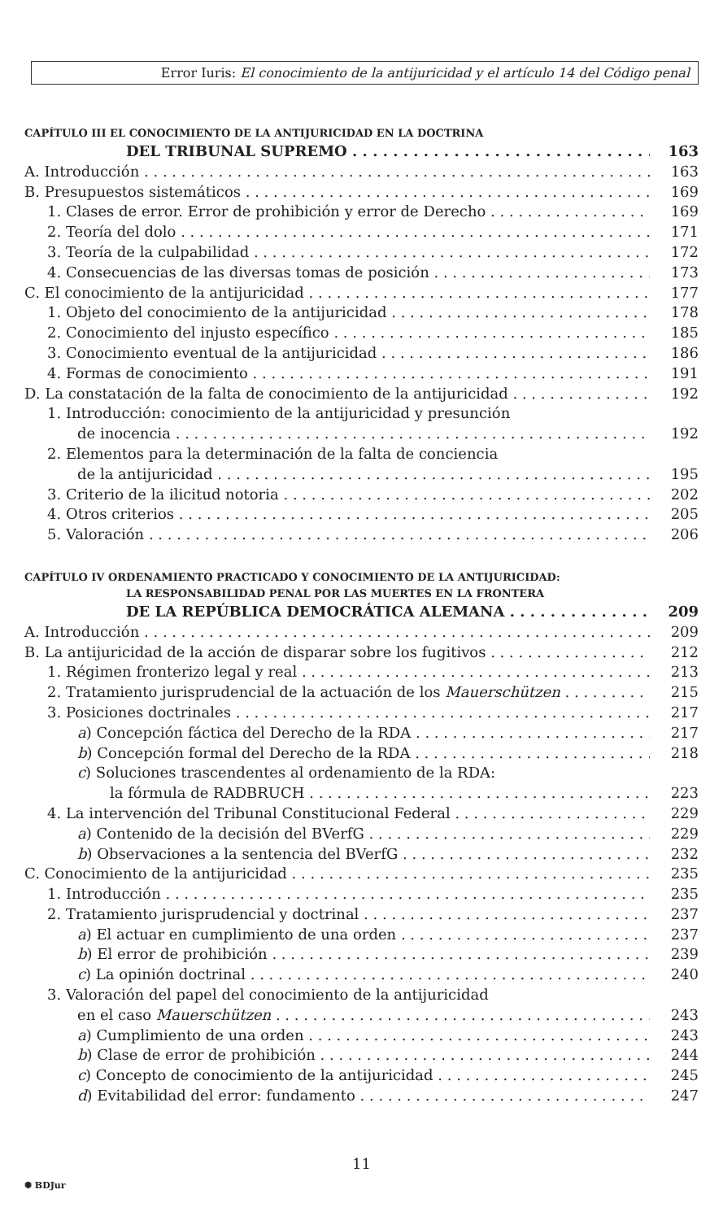Error Iuris: El conocimiento de la antijuricidad y el artículo 14 del Código penal
CAPÍTULO III EL CONOCIMIENTO DE LA ANTIJURICIDAD EN LA DOCTRINA
DEL TRIBUNAL SUPREMO 163
A. Introducción 163
B. Presupuestos sistemáticos 169
1. Clases de error. Error de prohibición y error de Derecho 169
2. Teoría del dolo 171
3. Teoría de la culpabilidad 172
4. Consecuencias de las diversas tomas de posición 173
C. El conocimiento de la antijuricidad 177
1. Objeto del conocimiento de la antijuricidad 178
2. Conocimiento del injusto específico 185
3. Conocimiento eventual de la antijuricidad 186
4. Formas de conocimiento 191
D. La constatación de la falta de conocimiento de la antijuricidad 192
1. Introducción: conocimiento de la antijuricidad y presunción
de inocencia 192
2. Elementos para la determinación de la falta de conciencia
de la antijuricidad 195
3. Criterio de la ilicitud notoria 202
4. Otros criterios 205
5. Valoración 206
CAPÍTULO IV ORDENAMIENTO PRACTICADO Y CONOCIMIENTO DE LA ANTIJURICIDAD:
LA RESPONSABILIDAD PENAL POR LAS MUERTES EN LA FRONTERA
DE LA REPÚBLICA DEMOCRÁTICA ALEMANA 209
A. Introducción 209
B. La antijuricidad de la acción de disparar sobre los fugitivos 212
1. Régimen fronterizo legal y real 213
2. Tratamiento jurisprudencial de la actuación de los Mauerschützen 215
3. Posiciones doctrinales 217
a) Concepción fáctica del Derecho de la RDA 217
b) Concepción formal del Derecho de la RDA 218
c) Soluciones trascendentes al ordenamiento de la RDA:
la fórmula de RADBRUCH 223
4. La intervención del Tribunal Constitucional Federal 229
a) Contenido de la decisión del BVerfG 229
b) Observaciones a la sentencia del BVerfG 232
C. Conocimiento de la antijuricidad 235
1. Introducción 235
2. Tratamiento jurisprudencial y doctrinal 237
a) El actuar en cumplimiento de una orden 237
b) El error de prohibición 239
c) La opinión doctrinal 240
3. Valoración del papel del conocimiento de la antijuricidad
en el caso Mauerschützen 243
a) Cumplimiento de una orden 243
b) Clase de error de prohibición 244
c) Concepto de conocimiento de la antijuricidad 245
d) Evitabilidad del error: fundamento 247
11
✺ BDJur